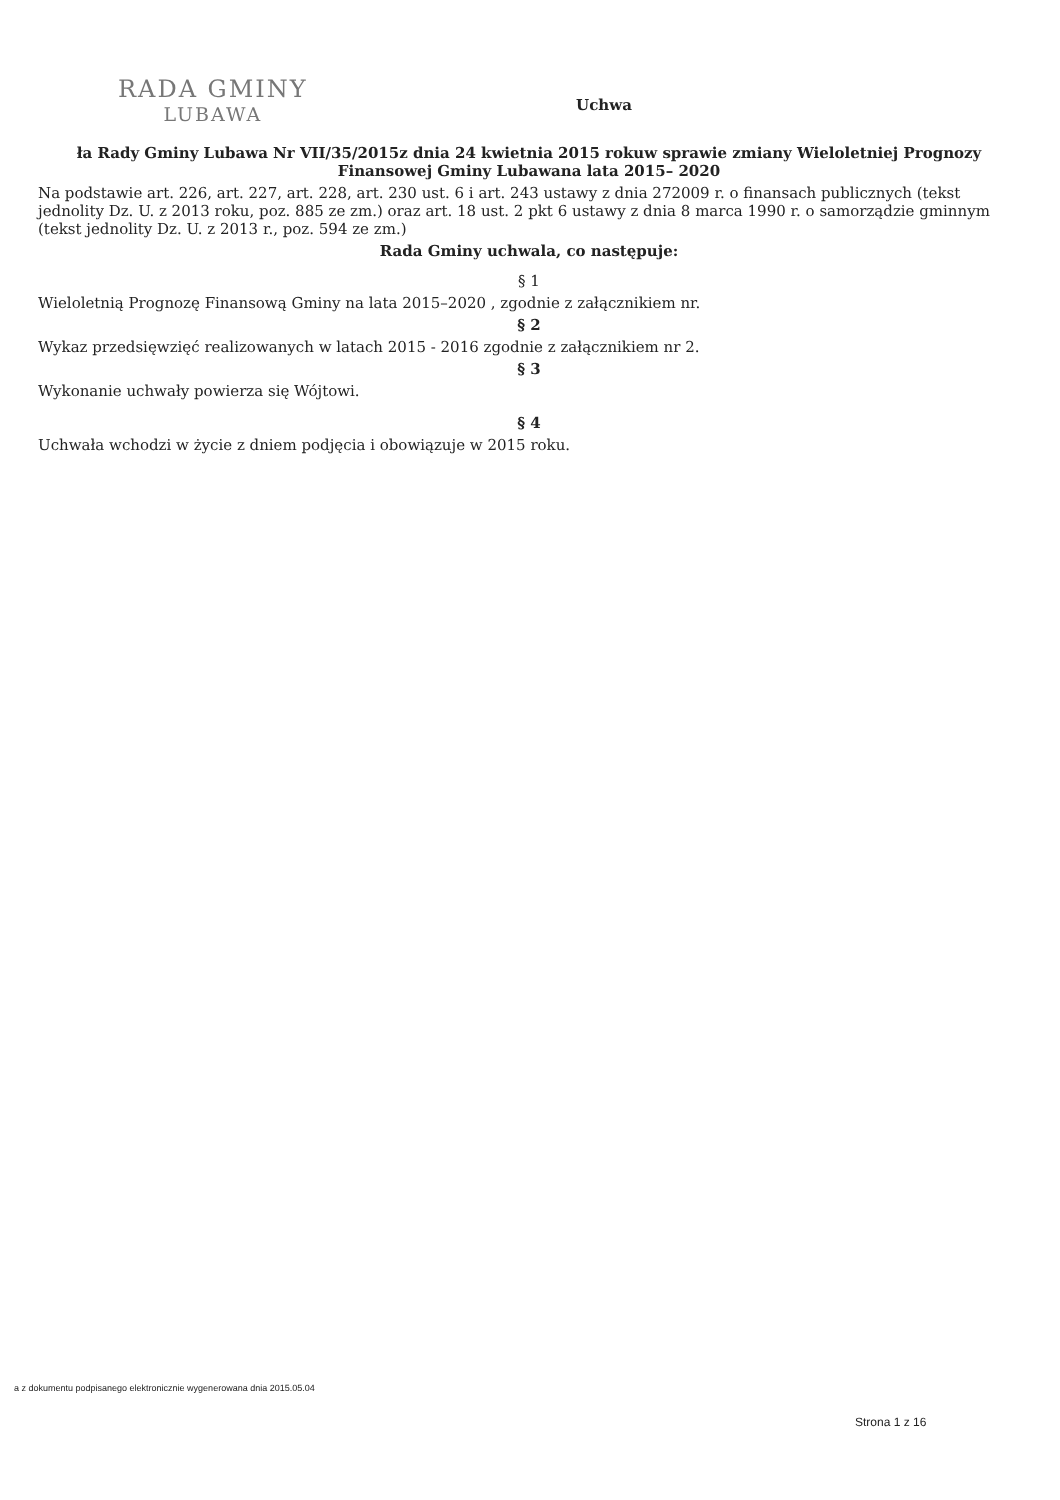RADA GMINY
LUBAWA
Uchwa
ła Rady Gminy Lubawa Nr VII/35/2015z dnia 24 kwietnia 2015 rokuw sprawie zmiany Wieloletniej Prognozy Finansowej Gminy Lubawana lata 2015– 2020
Na podstawie art. 226, art. 227, art. 228, art. 230 ust. 6 i art. 243 ustawy z dnia 272009 r. o finansach publicznych (tekst jednolity Dz. U. z 2013 roku, poz. 885 ze zm.) oraz art. 18 ust. 2 pkt 6 ustawy z dnia 8 marca 1990 r. o samorządzie gminnym (tekst jednolity Dz. U. z 2013 r., poz. 594 ze zm.)
Rada Gminy uchwala, co następuje:
§ 1
Wieloletnią Prognozę Finansową Gminy na lata 2015–2020 , zgodnie z załącznikiem nr.
§ 2
Wykaz przedsięwzięć realizowanych w latach 2015 - 2016 zgodnie z załącznikiem nr 2.
§ 3
Wykonanie uchwały powierza się Wójtowi.
§ 4
Uchwała wchodzi w życie z dniem podjęcia i obowiązuje w 2015 roku.
a z dokumentu podpisanego elektronicznie wygenerowana dnia 2015.05.04
Strona 1 z 16